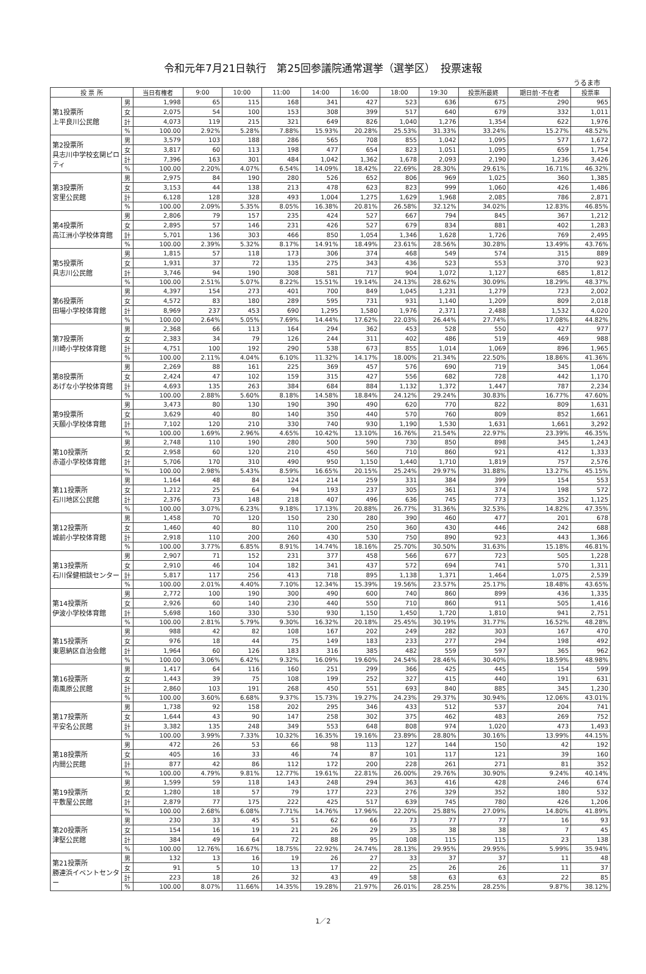令和元年7月21日執行　第25回参議院通常選挙（選挙区）　投票速報
うるま市
| 投 票 所 | | 当日有権者 | 9:00 | 10:00 | 11:00 | 14:00 | 16:00 | 18:00 | 19:30 | 投票所最終 | 期日前･不在者 | 投票率 |
| --- | --- | --- | --- | --- | --- | --- | --- | --- | --- | --- | --- | --- |
| 第1投票所 上平良川公民館 | 男 | 1,998 | 65 | 115 | 168 | 341 | 427 | 523 | 636 | 675 | 290 | 965 |
| | 女 | 2,075 | 54 | 100 | 153 | 308 | 399 | 517 | 640 | 679 | 332 | 1,011 |
| | 計 | 4,073 | 119 | 215 | 321 | 649 | 826 | 1,040 | 1,276 | 1,354 | 622 | 1,976 |
| | % | 100.00 | 2.92% | 5.28% | 7.88% | 15.93% | 20.28% | 25.53% | 31.33% | 33.24% | 15.27% | 48.52% |
| 第2投票所 具志川中学校玄関ピロティ | 男 | 3,579 | 103 | 188 | 286 | 565 | 708 | 855 | 1,042 | 1,095 | 577 | 1,672 |
| | 女 | 3,817 | 60 | 113 | 198 | 477 | 654 | 823 | 1,051 | 1,095 | 659 | 1,754 |
| | 計 | 7,396 | 163 | 301 | 484 | 1,042 | 1,362 | 1,678 | 2,093 | 2,190 | 1,236 | 3,426 |
| | % | 100.00 | 2.20% | 4.07% | 6.54% | 14.09% | 18.42% | 22.69% | 28.30% | 29.61% | 16.71% | 46.32% |
| 第3投票所 宮里公民館 | 男 | 2,975 | 84 | 190 | 280 | 526 | 652 | 806 | 969 | 1,025 | 360 | 1,385 |
| | 女 | 3,153 | 44 | 138 | 213 | 478 | 623 | 823 | 999 | 1,060 | 426 | 1,486 |
| | 計 | 6,128 | 128 | 328 | 493 | 1,004 | 1,275 | 1,629 | 1,968 | 2,085 | 786 | 2,871 |
| | % | 100.00 | 2.09% | 5.35% | 8.05% | 16.38% | 20.81% | 26.58% | 32.12% | 34.02% | 12.83% | 46.85% |
| 第4投票所 高江洲小学校体育館 | 男 | 2,806 | 79 | 157 | 235 | 424 | 527 | 667 | 794 | 845 | 367 | 1,212 |
| | 女 | 2,895 | 57 | 146 | 231 | 426 | 527 | 679 | 834 | 881 | 402 | 1,283 |
| | 計 | 5,701 | 136 | 303 | 466 | 850 | 1,054 | 1,346 | 1,628 | 1,726 | 769 | 2,495 |
| | % | 100.00 | 2.39% | 5.32% | 8.17% | 14.91% | 18.49% | 23.61% | 28.56% | 30.28% | 13.49% | 43.76% |
| 第5投票所 具志川公民館 | 男 | 1,815 | 57 | 118 | 173 | 306 | 374 | 468 | 549 | 574 | 315 | 889 |
| | 女 | 1,931 | 37 | 72 | 135 | 275 | 343 | 436 | 523 | 553 | 370 | 923 |
| | 計 | 3,746 | 94 | 190 | 308 | 581 | 717 | 904 | 1,072 | 1,127 | 685 | 1,812 |
| | % | 100.00 | 2.51% | 5.07% | 8.22% | 15.51% | 19.14% | 24.13% | 28.62% | 30.09% | 18.29% | 48.37% |
| 第6投票所 田場小学校体育館 | 男 | 4,397 | 154 | 273 | 401 | 700 | 849 | 1,045 | 1,231 | 1,279 | 723 | 2,002 |
| | 女 | 4,572 | 83 | 180 | 289 | 595 | 731 | 931 | 1,140 | 1,209 | 809 | 2,018 |
| | 計 | 8,969 | 237 | 453 | 690 | 1,295 | 1,580 | 1,976 | 2,371 | 2,488 | 1,532 | 4,020 |
| | % | 100.00 | 2.64% | 5.05% | 7.69% | 14.44% | 17.62% | 22.03% | 26.44% | 27.74% | 17.08% | 44.82% |
| 第7投票所 川崎小学校体育館 | 男 | 2,368 | 66 | 113 | 164 | 294 | 362 | 453 | 528 | 550 | 427 | 977 |
| | 女 | 2,383 | 34 | 79 | 126 | 244 | 311 | 402 | 486 | 519 | 469 | 988 |
| | 計 | 4,751 | 100 | 192 | 290 | 538 | 673 | 855 | 1,014 | 1,069 | 896 | 1,965 |
| | % | 100.00 | 2.11% | 4.04% | 6.10% | 11.32% | 14.17% | 18.00% | 21.34% | 22.50% | 18.86% | 41.36% |
| 第8投票所 あげな小学校体育館 | 男 | 2,269 | 88 | 161 | 225 | 369 | 457 | 576 | 690 | 719 | 345 | 1,064 |
| | 女 | 2,424 | 47 | 102 | 159 | 315 | 427 | 556 | 682 | 728 | 442 | 1,170 |
| | 計 | 4,693 | 135 | 263 | 384 | 684 | 884 | 1,132 | 1,372 | 1,447 | 787 | 2,234 |
| | % | 100.00 | 2.88% | 5.60% | 8.18% | 14.58% | 18.84% | 24.12% | 29.24% | 30.83% | 16.77% | 47.60% |
| 第9投票所 天願小学校体育館 | 男 | 3,473 | 80 | 130 | 190 | 390 | 490 | 620 | 770 | 822 | 809 | 1,631 |
| | 女 | 3,629 | 40 | 80 | 140 | 350 | 440 | 570 | 760 | 809 | 852 | 1,661 |
| | 計 | 7,102 | 120 | 210 | 330 | 740 | 930 | 1,190 | 1,530 | 1,631 | 1,661 | 3,292 |
| | % | 100.00 | 1.69% | 2.96% | 4.65% | 10.42% | 13.10% | 16.76% | 21.54% | 22.97% | 23.39% | 46.35% |
| 第10投票所 赤道小学校体育館 | 男 | 2,748 | 110 | 190 | 280 | 500 | 590 | 730 | 850 | 898 | 345 | 1,243 |
| | 女 | 2,958 | 60 | 120 | 210 | 450 | 560 | 710 | 860 | 921 | 412 | 1,333 |
| | 計 | 5,706 | 170 | 310 | 490 | 950 | 1,150 | 1,440 | 1,710 | 1,819 | 757 | 2,576 |
| | % | 100.00 | 2.98% | 5.43% | 8.59% | 16.65% | 20.15% | 25.24% | 29.97% | 31.88% | 13.27% | 45.15% |
| 第11投票所 石川地区公民館 | 男 | 1,164 | 48 | 84 | 124 | 214 | 259 | 331 | 384 | 399 | 154 | 553 |
| | 女 | 1,212 | 25 | 64 | 94 | 193 | 237 | 305 | 361 | 374 | 198 | 572 |
| | 計 | 2,376 | 73 | 148 | 218 | 407 | 496 | 636 | 745 | 773 | 352 | 1,125 |
| | % | 100.00 | 3.07% | 6.23% | 9.18% | 17.13% | 20.88% | 26.77% | 31.36% | 32.53% | 14.82% | 47.35% |
| 第12投票所 城前小学校体育館 | 男 | 1,458 | 70 | 120 | 150 | 230 | 280 | 390 | 460 | 477 | 201 | 678 |
| | 女 | 1,460 | 40 | 80 | 110 | 200 | 250 | 360 | 430 | 446 | 242 | 688 |
| | 計 | 2,918 | 110 | 200 | 260 | 430 | 530 | 750 | 890 | 923 | 443 | 1,366 |
| | % | 100.00 | 3.77% | 6.85% | 8.91% | 14.74% | 18.16% | 25.70% | 30.50% | 31.63% | 15.18% | 46.81% |
| 第13投票所 石川保健相談センター | 男 | 2,907 | 71 | 152 | 231 | 377 | 458 | 566 | 677 | 723 | 505 | 1,228 |
| | 女 | 2,910 | 46 | 104 | 182 | 341 | 437 | 572 | 694 | 741 | 570 | 1,311 |
| | 計 | 5,817 | 117 | 256 | 413 | 718 | 895 | 1,138 | 1,371 | 1,464 | 1,075 | 2,539 |
| | % | 100.00 | 2.01% | 4.40% | 7.10% | 12.34% | 15.39% | 19.56% | 23.57% | 25.17% | 18.48% | 43.65% |
| 第14投票所 伊波小学校体育館 | 男 | 2,772 | 100 | 190 | 300 | 490 | 600 | 740 | 860 | 899 | 436 | 1,335 |
| | 女 | 2,926 | 60 | 140 | 230 | 440 | 550 | 710 | 860 | 911 | 505 | 1,416 |
| | 計 | 5,698 | 160 | 330 | 530 | 930 | 1,150 | 1,450 | 1,720 | 1,810 | 941 | 2,751 |
| | % | 100.00 | 2.81% | 5.79% | 9.30% | 16.32% | 20.18% | 25.45% | 30.19% | 31.77% | 16.52% | 48.28% |
| 第15投票所 東恩納区自治会館 | 男 | 988 | 42 | 82 | 108 | 167 | 202 | 249 | 282 | 303 | 167 | 470 |
| | 女 | 976 | 18 | 44 | 75 | 149 | 183 | 233 | 277 | 294 | 198 | 492 |
| | 計 | 1,964 | 60 | 126 | 183 | 316 | 385 | 482 | 559 | 597 | 365 | 962 |
| | % | 100.00 | 3.06% | 6.42% | 9.32% | 16.09% | 19.60% | 24.54% | 28.46% | 30.40% | 18.59% | 48.98% |
| 第16投票所 南風原公民館 | 男 | 1,417 | 64 | 116 | 160 | 251 | 299 | 366 | 425 | 445 | 154 | 599 |
| | 女 | 1,443 | 39 | 75 | 108 | 199 | 252 | 327 | 415 | 440 | 191 | 631 |
| | 計 | 2,860 | 103 | 191 | 268 | 450 | 551 | 693 | 840 | 885 | 345 | 1,230 |
| | % | 100.00 | 3.60% | 6.68% | 9.37% | 15.73% | 19.27% | 24.23% | 29.37% | 30.94% | 12.06% | 43.01% |
| 第17投票所 平安名公民館 | 男 | 1,738 | 92 | 158 | 202 | 295 | 346 | 433 | 512 | 537 | 204 | 741 |
| | 女 | 1,644 | 43 | 90 | 147 | 258 | 302 | 375 | 462 | 483 | 269 | 752 |
| | 計 | 3,382 | 135 | 248 | 349 | 553 | 648 | 808 | 974 | 1,020 | 473 | 1,493 |
| | % | 100.00 | 3.99% | 7.33% | 10.32% | 16.35% | 19.16% | 23.89% | 28.80% | 30.16% | 13.99% | 44.15% |
| 第18投票所 内間公民館 | 男 | 472 | 26 | 53 | 66 | 98 | 113 | 127 | 144 | 150 | 42 | 192 |
| | 女 | 405 | 16 | 33 | 46 | 74 | 87 | 101 | 117 | 121 | 39 | 160 |
| | 計 | 877 | 42 | 86 | 112 | 172 | 200 | 228 | 261 | 271 | 81 | 352 |
| | % | 100.00 | 4.79% | 9.81% | 12.77% | 19.61% | 22.81% | 26.00% | 29.76% | 30.90% | 9.24% | 40.14% |
| 第19投票所 平敷屋公民館 | 男 | 1,599 | 59 | 118 | 143 | 248 | 294 | 363 | 416 | 428 | 246 | 674 |
| | 女 | 1,280 | 18 | 57 | 79 | 177 | 223 | 276 | 329 | 352 | 180 | 532 |
| | 計 | 2,879 | 77 | 175 | 222 | 425 | 517 | 639 | 745 | 780 | 426 | 1,206 |
| | % | 100.00 | 2.68% | 6.08% | 7.71% | 14.76% | 17.96% | 22.20% | 25.88% | 27.09% | 14.80% | 41.89% |
| 第20投票所 津堅公民館 | 男 | 230 | 33 | 45 | 51 | 62 | 66 | 73 | 77 | 77 | 16 | 93 |
| | 女 | 154 | 16 | 19 | 21 | 26 | 29 | 35 | 38 | 38 | 7 | 45 |
| | 計 | 384 | 49 | 64 | 72 | 88 | 95 | 108 | 115 | 115 | 23 | 138 |
| | % | 100.00 | 12.76% | 16.67% | 18.75% | 22.92% | 24.74% | 28.13% | 29.95% | 29.95% | 5.99% | 35.94% |
| 第21投票所 勝連浜イベントセンター | 男 | 132 | 13 | 16 | 19 | 26 | 27 | 33 | 37 | 37 | 11 | 48 |
| | 女 | 91 | 5 | 10 | 13 | 17 | 22 | 25 | 26 | 26 | 11 | 37 |
| | 計 | 223 | 18 | 26 | 32 | 43 | 49 | 58 | 63 | 63 | 22 | 85 |
| | % | 100.00 | 8.07% | 11.66% | 14.35% | 19.28% | 21.97% | 26.01% | 28.25% | 28.25% | 9.87% | 38.12% |
1／2